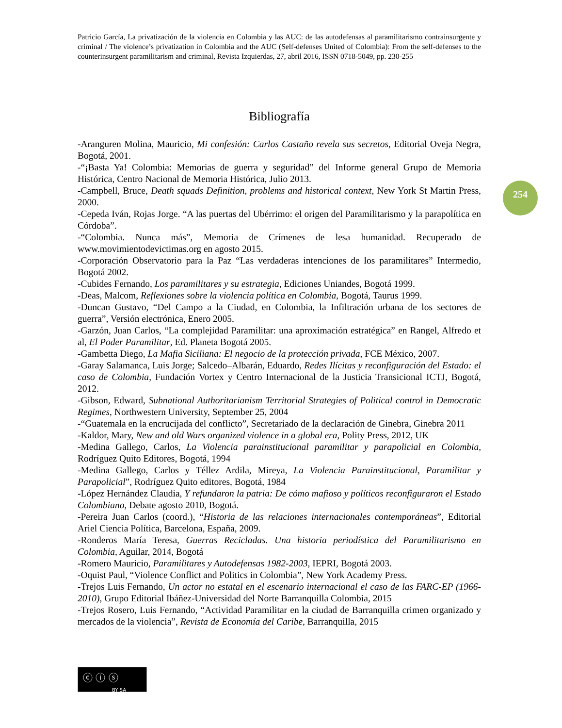Patricio García, La privatización de la violencia en Colombia y las AUC: de las autodefensas al paramilitarismo contrainsurgente y criminal / The violence’s privatization in Colombia and the AUC (Self-defenses United of Colombia): From the self-defenses to the counterinsurgent paramilitarism and criminal, Revista Izquierdas, 27, abril 2016, ISSN 0718-5049, pp. 230-255
Bibliografía
254
-Aranguren Molina, Mauricio, Mi confesión: Carlos Castaño revela sus secretos, Editorial Oveja Negra, Bogotá, 2001.
-“¡Basta Ya! Colombia: Memorias de guerra y seguridad” del Informe general Grupo de Memoria Histórica, Centro Nacional de Memoria Histórica, Julio 2013.
-Campbell, Bruce, Death squads Definition, problems and historical context, New York St Martin Press, 2000.
-Cepeda Iván, Rojas Jorge. “A las puertas del Ubérrimo: el origen del Paramilitarismo y la parapolítica en Córdoba”.
-“Colombia. Nunca más”, Memoria de Crímenes de lesa humanidad. Recuperado de www.movimientodevictimas.org en agosto 2015.
-Corporación Observatorio para la Paz “Las verdaderas intenciones de los paramilitares” Intermedio, Bogotá 2002.
-Cubides Fernando, Los paramilitares y su estrategia, Ediciones Uniandes, Bogotá 1999.
-Deas, Malcom, Reflexiones sobre la violencia política en Colombia, Bogotá, Taurus 1999.
-Duncan Gustavo, “Del Campo a la Ciudad, en Colombia, la Infiltración urbana de los sectores de guerra”, Versión electrónica, Enero 2005.
-Garzón, Juan Carlos, “La complejidad Paramilitar: una aproximación estratégica” en Rangel, Alfredo et al, El Poder Paramilitar, Ed. Planeta Bogotá 2005.
-Gambetta Diego, La Mafia Siciliana: El negocio de la protección privada, FCE México, 2007.
-Garay Salamanca, Luis Jorge; Salcedo–Albarán, Eduardo, Redes Ilícitas y reconfiguración del Estado: el caso de Colombia, Fundación Vortex y Centro Internacional de la Justicia Transicional ICTJ, Bogotá, 2012.
-Gibson, Edward, Subnational Authoritarianism Territorial Strategies of Political control in Democratic Regimes, Northwestern University, September 25, 2004
-“Guatemala en la encrucijada del conflicto”, Secretariado de la declaración de Ginebra, Ginebra 2011
-Kaldor, Mary, New and old Wars organized violence in a global era, Polity Press, 2012, UK
-Medina Gallego, Carlos, La Violencia parainstitucional paramilitar y parapolicial en Colombia, Rodríguez Quito Editores, Bogotá, 1994
-Medina Gallego, Carlos y Téllez Ardila, Mireya, La Violencia Parainstitucional, Paramilitar y Parapolicial”, Rodríguez Quito editores, Bogotá, 1984
-López Hernández Claudia, Y refundaron la patria: De cómo mafioso y políticos reconfiguraron el Estado Colombiano, Debate agosto 2010, Bogotá.
-Pereira Juan Carlos (coord.), “Historia de las relaciones internacionales contemporáneas”, Editorial Ariel Ciencia Política, Barcelona, España, 2009.
-Ronderos María Teresa, Guerras Recicladas. Una historia periodística del Paramilitarismo en Colombia, Aguilar, 2014, Bogotá
-Romero Mauricio, Paramilitares y Autodefensas 1982-2003, IEPRI, Bogotá 2003.
-Oquist Paul, “Violence Conflict and Politics in Colombia”, New York Academy Press.
-Trejos Luis Fernando, Un actor no estatal en el escenario internacional el caso de las FARC-EP (1966-2010), Grupo Editorial Ibáñez-Universidad del Norte Barranquilla Colombia, 2015
-Trejos Rosero, Luis Fernando, “Actividad Paramilitar en la ciudad de Barranquilla crimen organizado y mercados de la violencia”, Revista de Economía del Caribe, Barranquilla, 2015
ⓒ ⓘ ⓢ
BY SA